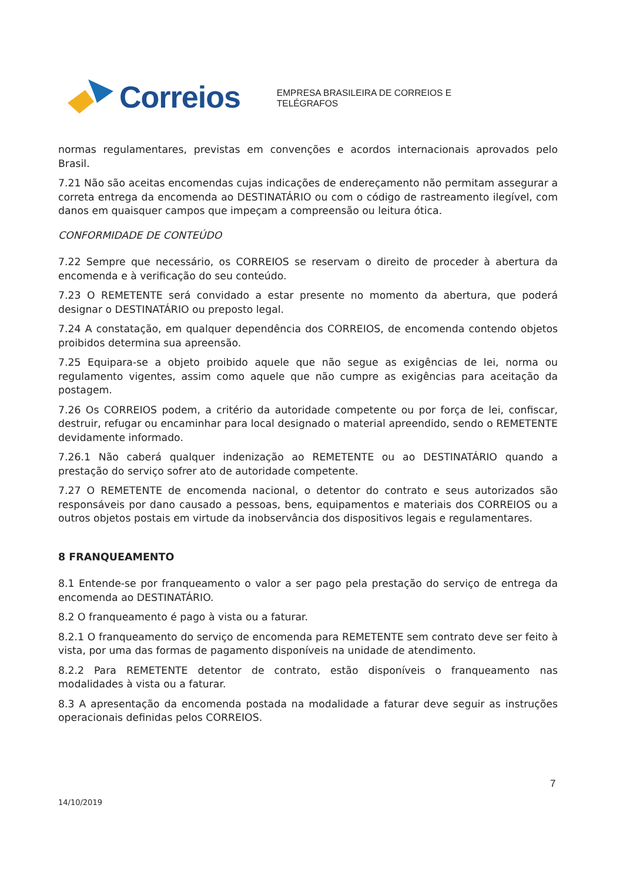Correios
EMPRESA BRASILEIRA DE CORREIOS E TELÉGRAFOS
normas regulamentares, previstas em convenções e acordos internacionais aprovados pelo Brasil.
7.21 Não são aceitas encomendas cujas indicações de endereçamento não permitam assegurar a correta entrega da encomenda ao DESTINATÁRIO ou com o código de rastreamento ilegível, com danos em quaisquer campos que impeçam a compreensão ou leitura ótica.
CONFORMIDADE DE CONTEÚDO
7.22 Sempre que necessário, os CORREIOS se reservam o direito de proceder à abertura da encomenda e à verificação do seu conteúdo.
7.23 O REMETENTE será convidado a estar presente no momento da abertura, que poderá designar o DESTINATÁRIO ou preposto legal.
7.24 A constatação, em qualquer dependência dos CORREIOS, de encomenda contendo objetos proibidos determina sua apreensão.
7.25 Equipara-se a objeto proibido aquele que não segue as exigências de lei, norma ou regulamento vigentes, assim como aquele que não cumpre as exigências para aceitação da postagem.
7.26 Os CORREIOS podem, a critério da autoridade competente ou por força de lei, confiscar, destruir, refugar ou encaminhar para local designado o material apreendido, sendo o REMETENTE devidamente informado.
7.26.1 Não caberá qualquer indenização ao REMETENTE ou ao DESTINATÁRIO quando a prestação do serviço sofrer ato de autoridade competente.
7.27 O REMETENTE de encomenda nacional, o detentor do contrato e seus autorizados são responsáveis por dano causado a pessoas, bens, equipamentos e materiais dos CORREIOS ou a outros objetos postais em virtude da inobservância dos dispositivos legais e regulamentares.
8 FRANQUEAMENTO
8.1 Entende-se por franqueamento o valor a ser pago pela prestação do serviço de entrega da encomenda ao DESTINATÁRIO.
8.2 O franqueamento é pago à vista ou a faturar.
8.2.1 O franqueamento do serviço de encomenda para REMETENTE sem contrato deve ser feito à vista, por uma das formas de pagamento disponíveis na unidade de atendimento.
8.2.2 Para REMETENTE detentor de contrato, estão disponíveis o franqueamento nas modalidades à vista ou a faturar.
8.3 A apresentação da encomenda postada na modalidade a faturar deve seguir as instruções operacionais definidas pelos CORREIOS.
7
14/10/2019